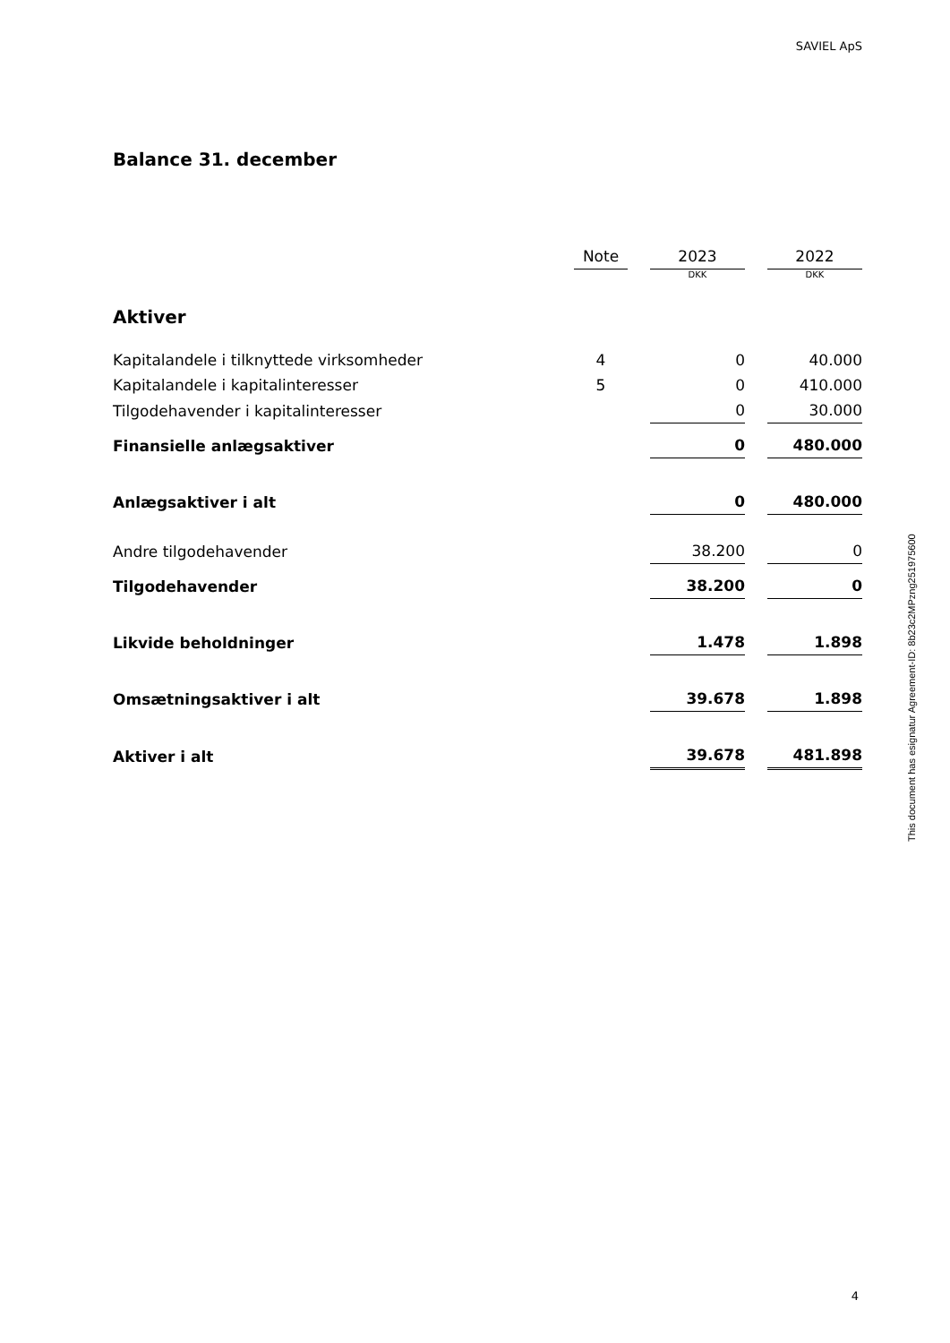SAVIEL ApS
Balance 31. december
| | Note | | 2023 | | 2022 |
| --- | --- | --- | --- | --- | --- |
| | | | DKK | | DKK |
| Aktiver | | | | | |
| Kapitalandele i tilknyttede virksomheder | 4 | | 0 | | 40.000 |
| Kapitalandele i kapitalinteresser | 5 | | 0 | | 410.000 |
| Tilgodehavender i kapitalinteresser | | | 0 | | 30.000 |
| Finansielle anlægsaktiver | | | 0 | | 480.000 |
| Anlægsaktiver i alt | | | 0 | | 480.000 |
| Andre tilgodehavender | | | 38.200 | | 0 |
| Tilgodehavender | | | 38.200 | | 0 |
| Likvide beholdninger | | | 1.478 | | 1.898 |
| Omsætningsaktiver i alt | | | 39.678 | | 1.898 |
| Aktiver i alt | | | 39.678 | | 481.898 |
This document has esignatur Agreement-ID: 8b23c2MPzng251975600
4